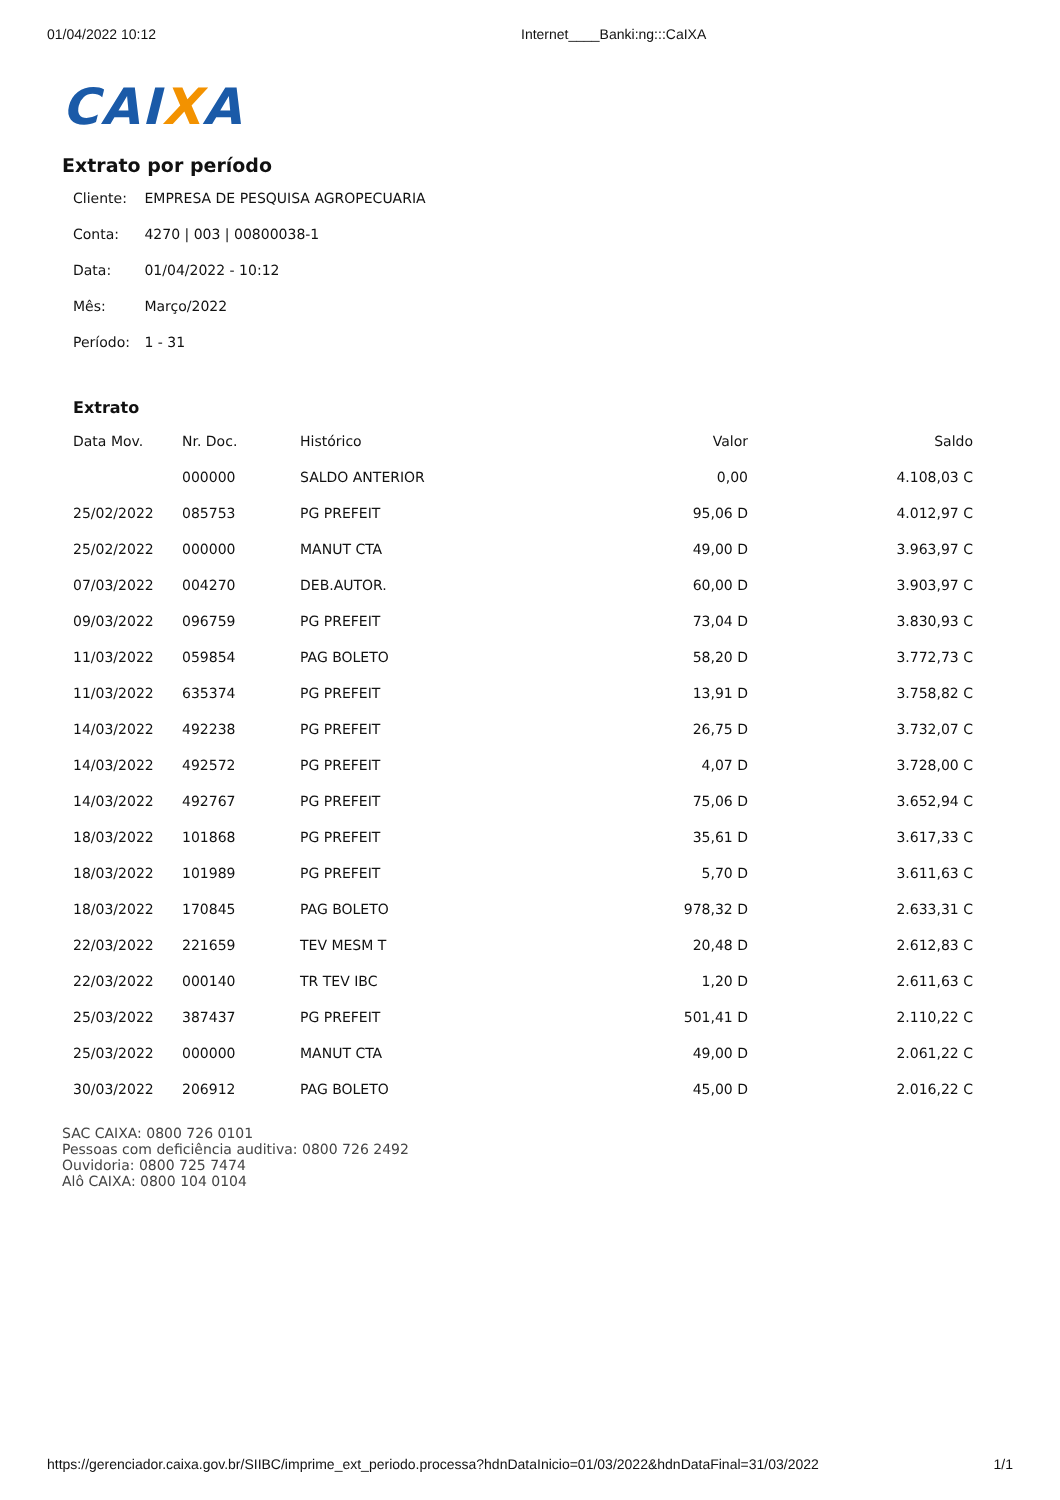01/04/2022 10:12 Internet____Banki:ng:::CaIXA
CAIXA
Extrato por período
Cliente: EMPRESA DE PESQUISA AGROPECUARIA
Conta: 4270 | 003 | 00800038-1
Data: 01/04/2022 - 10:12
Mês: Março/2022
Período: 1 - 31
Extrato
| Data Mov. | Nr. Doc. | Histórico | Valor | Saldo |
| --- | --- | --- | --- | --- |
| | 000000 | SALDO ANTERIOR | 0,00 | 4.108,03 C |
| 25/02/2022 | 085753 | PG PREFEIT | 95,06 D | 4.012,97 C |
| 25/02/2022 | 000000 | MANUT CTA | 49,00 D | 3.963,97 C |
| 07/03/2022 | 004270 | DEB.AUTOR. | 60,00 D | 3.903,97 C |
| 09/03/2022 | 096759 | PG PREFEIT | 73,04 D | 3.830,93 C |
| 11/03/2022 | 059854 | PAG BOLETO | 58,20 D | 3.772,73 C |
| 11/03/2022 | 635374 | PG PREFEIT | 13,91 D | 3.758,82 C |
| 14/03/2022 | 492238 | PG PREFEIT | 26,75 D | 3.732,07 C |
| 14/03/2022 | 492572 | PG PREFEIT | 4,07 D | 3.728,00 C |
| 14/03/2022 | 492767 | PG PREFEIT | 75,06 D | 3.652,94 C |
| 18/03/2022 | 101868 | PG PREFEIT | 35,61 D | 3.617,33 C |
| 18/03/2022 | 101989 | PG PREFEIT | 5,70 D | 3.611,63 C |
| 18/03/2022 | 170845 | PAG BOLETO | 978,32 D | 2.633,31 C |
| 22/03/2022 | 221659 | TEV MESM T | 20,48 D | 2.612,83 C |
| 22/03/2022 | 000140 | TR TEV IBC | 1,20 D | 2.611,63 C |
| 25/03/2022 | 387437 | PG PREFEIT | 501,41 D | 2.110,22 C |
| 25/03/2022 | 000000 | MANUT CTA | 49,00 D | 2.061,22 C |
| 30/03/2022 | 206912 | PAG BOLETO | 45,00 D | 2.016,22 C |
SAC CAIXA: 0800 726 0101
Pessoas com deficiência auditiva: 0800 726 2492
Ouvidoria: 0800 725 7474
Alô CAIXA: 0800 104 0104
https://gerenciador.caixa.gov.br/SIIBC/imprime_ext_periodo.processa?hdnDataInicio=01/03/2022&hdnDataFinal=31/03/2022 1/1